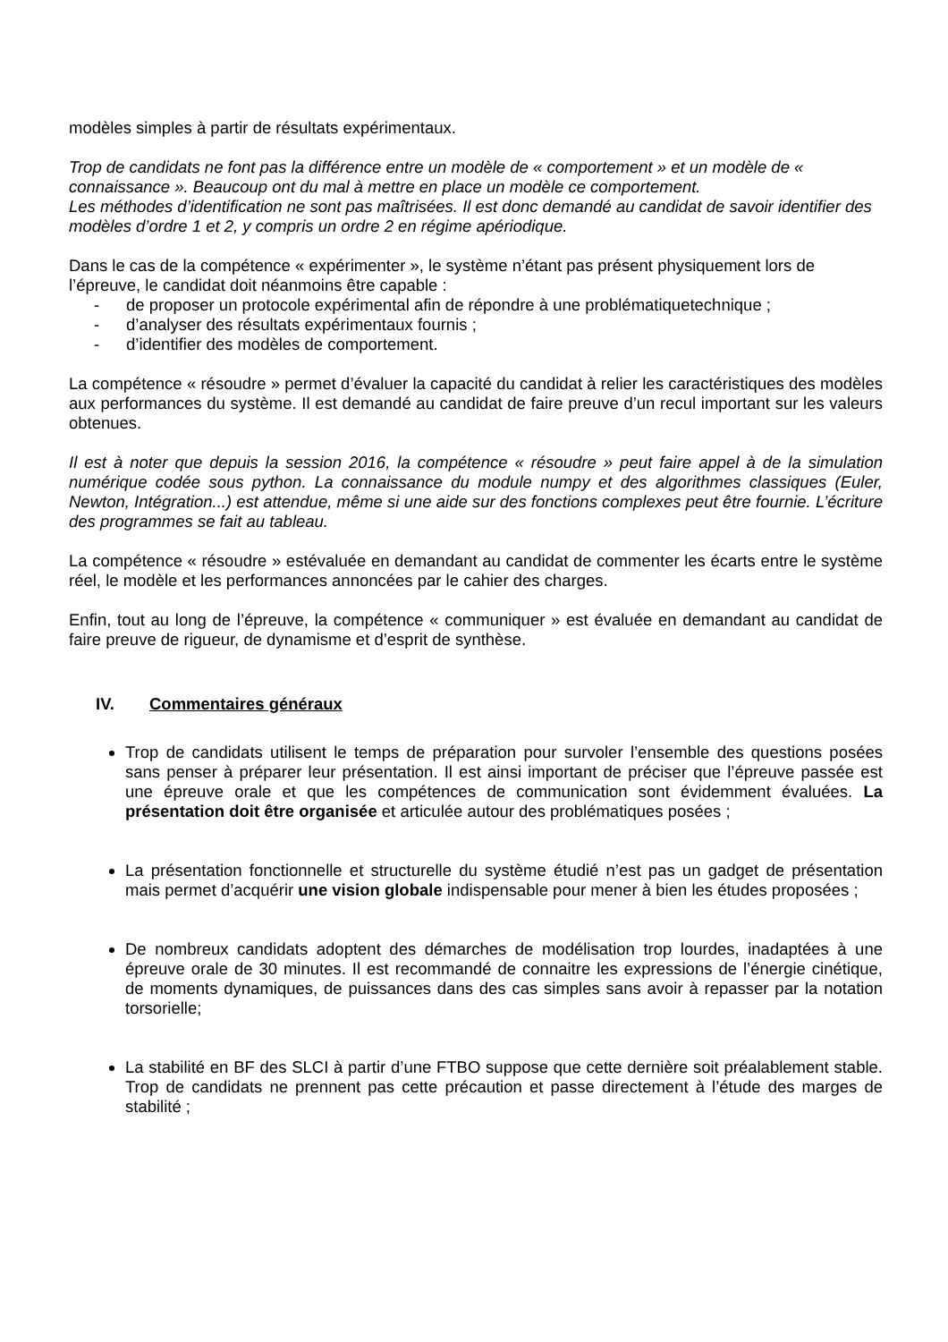modèles simples à partir de résultats expérimentaux.
Trop de candidats ne font pas la différence entre un modèle de « comportement » et un modèle de « connaissance ». Beaucoup ont du mal à mettre en place un modèle ce comportement.
Les méthodes d’identification ne sont pas maîtrisées. Il est donc demandé au candidat de savoir identifier des modèles d’ordre 1 et 2, y compris un ordre 2 en régime apériodique.
Dans le cas de la compétence « expérimenter », le système n’étant pas présent physiquement lors de l’épreuve, le candidat doit néanmoins être capable :
- de proposer un protocole expérimental afin de répondre à une problématiquetechnique ;
- d’analyser des résultats expérimentaux fournis ;
- d’identifier des modèles de comportement.
La compétence « résoudre » permet d’évaluer la capacité du candidat à relier les caractéristiques des modèles aux performances du système. Il est demandé au candidat de faire preuve d’un recul important sur les valeurs obtenues.
Il est à noter que depuis la session 2016, la compétence « résoudre » peut faire appel à de la simulation numérique codée sous python. La connaissance du module numpy et des algorithmes classiques (Euler, Newton, Intégration...) est attendue, même si une aide sur des fonctions complexes peut être fournie. L’écriture des programmes se fait au tableau.
La compétence « résoudre » estévaluée en demandant au candidat de commenter les écarts entre le système réel, le modèle et les performances annoncées par le cahier des charges.
Enfin, tout au long de l’épreuve, la compétence « communiquer » est évaluée en demandant au candidat de faire preuve de rigueur, de dynamisme et d’esprit de synthèse.
IV. Commentaires généraux
Trop de candidats utilisent le temps de préparation pour survoler l’ensemble des questions posées sans penser à préparer leur présentation. Il est ainsi important de préciser que l’épreuve passée est une épreuve orale et que les compétences de communication sont évidemment évaluées. La présentation doit être organisée et articulée autour des problématiques posées ;
La présentation fonctionnelle et structurelle du système étudié n’est pas un gadget de présentation mais permet d’acquérir une vision globale indispensable pour mener à bien les études proposées ;
De nombreux candidats adoptent des démarches de modélisation trop lourdes, inadaptées à une épreuve orale de 30 minutes. Il est recommandé de connaitre les expressions de l’énergie cinétique, de moments dynamiques, de puissances dans des cas simples sans avoir à repasser par la notation torsorielle;
La stabilité en BF des SLCI à partir d’une FTBO suppose que cette dernière soit préalablement stable. Trop de candidats ne prennent pas cette précaution et passe directement à l’étude des marges de stabilité ;